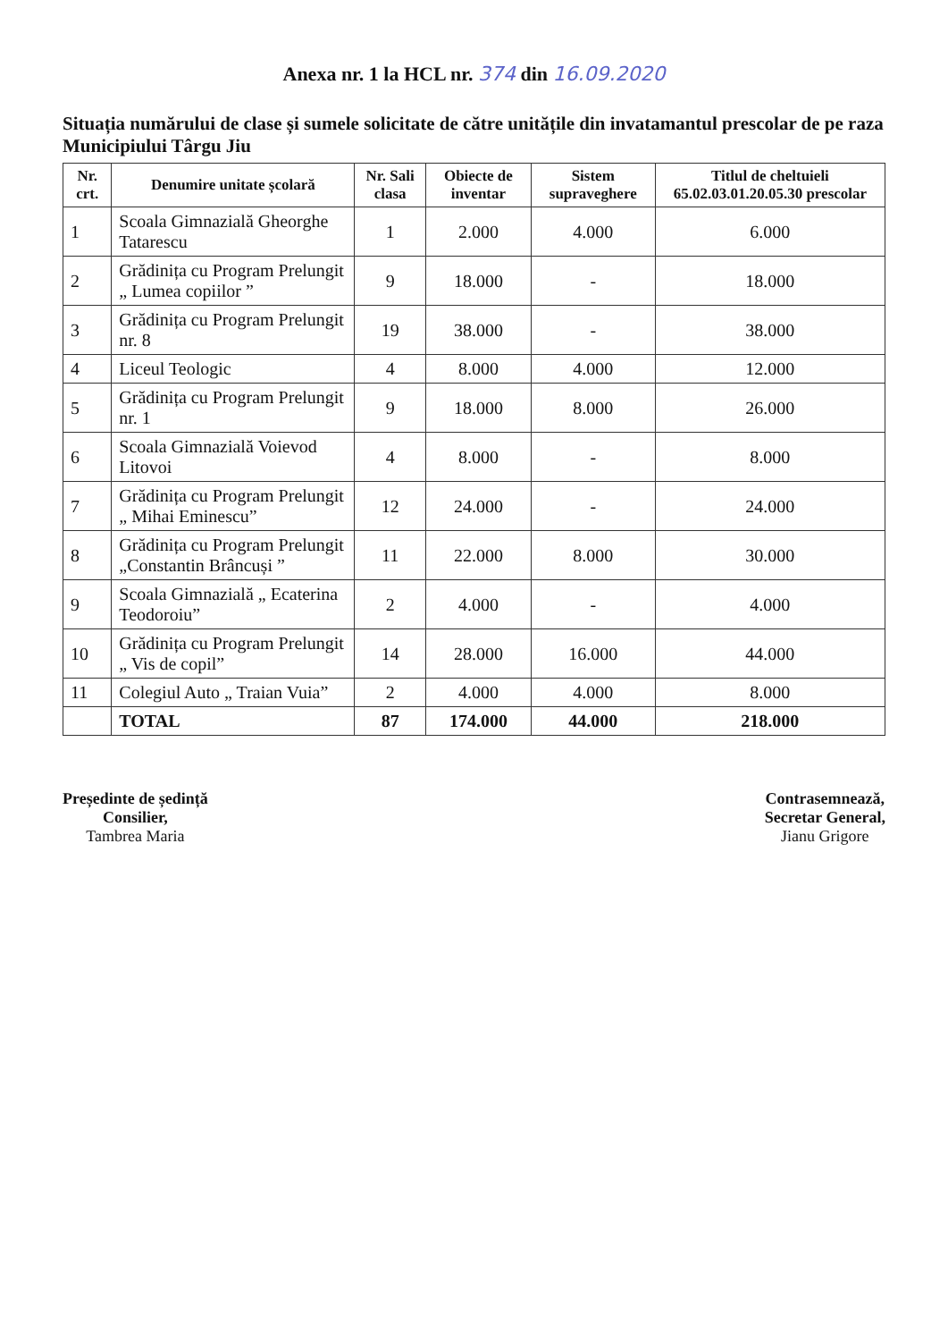Anexa nr. 1 la HCL nr. 374 din 16.09.2020
Situația numărului de clase și sumele solicitate de către unitățile din invatamantul prescolar de pe raza Municipiului Târgu Jiu
| Nr. crt. | Denumire unitate școlară | Nr. Sali clasa | Obiecte de inventar | Sistem supraveghere | Titlul de cheltuieli 65.02.03.01.20.05.30 prescolar |
| --- | --- | --- | --- | --- | --- |
| 1 | Scoala Gimnazială Gheorghe Tatarescu | 1 | 2.000 | 4.000 | 6.000 |
| 2 | Grădinița cu Program Prelungit „ Lumea copiilor ” | 9 | 18.000 | - | 18.000 |
| 3 | Grădinița cu Program Prelungit nr. 8 | 19 | 38.000 | - | 38.000 |
| 4 | Liceul Teologic | 4 | 8.000 | 4.000 | 12.000 |
| 5 | Grădinița cu Program Prelungit nr. 1 | 9 | 18.000 | 8.000 | 26.000 |
| 6 | Scoala Gimnazială Voievod Litovoi | 4 | 8.000 | - | 8.000 |
| 7 | Grădinița cu Program Prelungit „ Mihai Eminescu” | 12 | 24.000 | - | 24.000 |
| 8 | Grădinița cu Program Prelungit „Constantin Brâncuși ” | 11 | 22.000 | 8.000 | 30.000 |
| 9 | Scoala Gimnazială „ Ecaterina Teodoroiu” | 2 | 4.000 | - | 4.000 |
| 10 | Grădinița cu Program Prelungit „ Vis de copil” | 14 | 28.000 | 16.000 | 44.000 |
| 11 | Colegiul Auto „ Traian Vuia” | 2 | 4.000 | 4.000 | 8.000 |
| | TOTAL | 87 | 174.000 | 44.000 | 218.000 |
Președinte de ședință
Consilier,
Tambrea Maria
Contrasemnează,
Secretar General,
Jianu Grigore